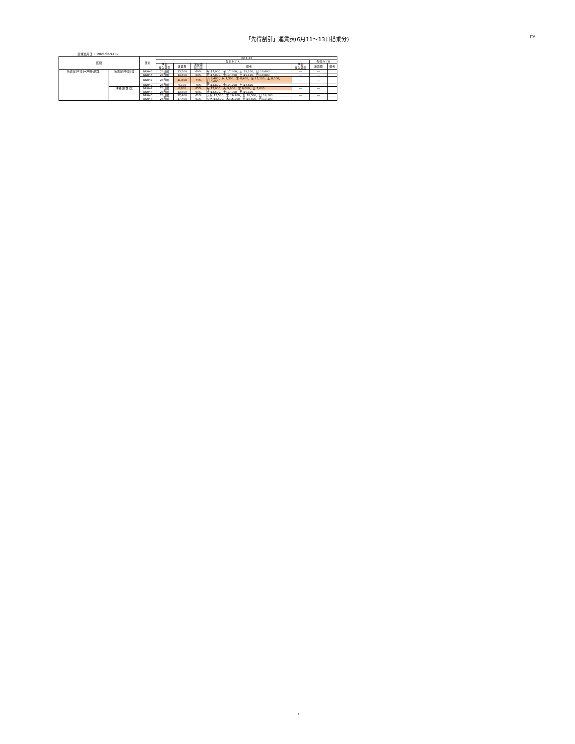「先得割引」運賃表(6月11～13日搭乗分)
JTA
運賃適用日 ： 2021/05/14 ～
| 区間 | | 便名 | 6/11-13 | | | | | | |
| --- | --- | --- | --- | --- | --- | --- | --- | --- | --- |
| | | | 先得ﾀｲﾌﾟA | | | | | 先得ﾀｲﾌﾟB | |
| | | | 予約 購入期限 | 運賃額 | 通常期 割引率 | 備考 | 予約 購入期限 | 運賃額 | 備考 |
| 名古屋(中部)=沖縄(那覇) | 名古屋(中部)発 | NU043 | 28日前 | 13,500 | 69% | 月:17,000、金:17,800、土:19,100、日:18,600 | --- | --- | |
| | | NU045 | 28日前 | 13,500 | 69% | 月:17,000、金:17,800、土:19,100、日:18,600 | --- | --- | |
| | | NU047 | 28日前 | 11,500 | 74% | 火:9,400、水:7,300、木:8,400、金:12,100、土:8,300、日:6,600 | --- | --- | |
| | | NU049 | 28日前 | 9,700 | 78% | 月:12,800、金:14,200、土:13,500 | --- | --- | |
| | 沖縄(那覇)発 | NU042 | 28日前 | 6,800 | 85% | 月:12,000、火:9,600、水:6,600、日:7,600 | --- | --- | |
| | | NU044 | 28日前 | 13,500 | 69% | 金:18,500、土:17,000、日:19,100 | --- | --- | |
| | | NU046 | 28日前 | 17,400 | 61% | 火水:15,500、木:16,200、金:18,500、日:19,100 | --- | --- | |
| | | NU048 | 28日前 | 17,400 | 61% | 火水:15,500、木:16,200、金:18,500、日:19,100 | --- | --- | |
1